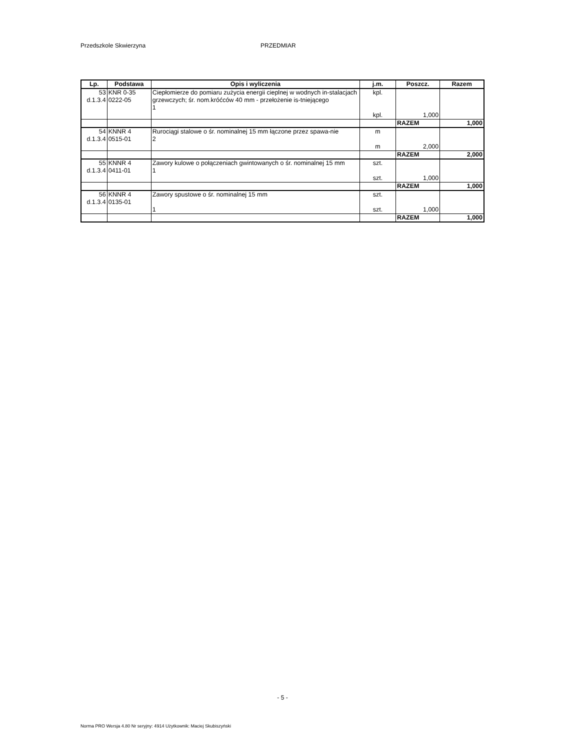Przedszkole Skwierzyna PRZEDMIAR
| Lp. | Podstawa | Opis i wyliczenia | j.m. | Poszcz. | Razem |
| --- | --- | --- | --- | --- | --- |
| 53 d.1.3.4 | KNR 0-35 0222-05 | Ciepłomierze do pomiaru zużycia energii cieplnej w wodnych in-stalacjach grzewczych; śr. nom.króćców 40 mm - przełożenie is-tniejącego 1 | kpl. kpl. | 1,000 | |
| | | | | RAZEM | 1,000 |
| 54 d.1.3.4 | KNNR 4 0515-01 | Rurociągi stalowe o śr. nominalnej 15 mm łączone przez spawa-nie 2 | m m | 2,000 | |
| | | | | RAZEM | 2,000 |
| 55 d.1.3.4 | KNNR 4 0411-01 | Zawory kulowe o połączeniach gwintowanych o śr. nominalnej 15 mm 1 | szt. szt. | 1,000 | |
| | | | | RAZEM | 1,000 |
| 56 d.1.3.4 | KNNR 4 0135-01 | Zawory spustowe o śr. nominalnej 15 mm 1 | szt. szt. | 1,000 | |
| | | | | RAZEM | 1,000 |
- 5 -
Norma PRO Wersja 4.80 Nr seryjny: 4914 Użytkownik: Maciej Skubiszyński